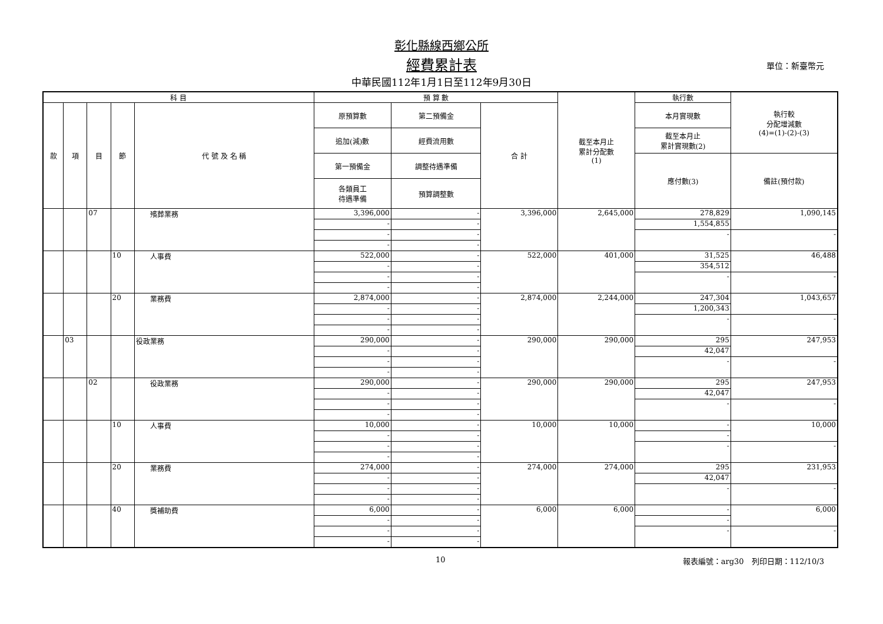彰化縣線西鄉公所
經費累計表 單位：新臺幣元
中華民國112年1月1日至112年9月30日
| 科 目 | | | | | 預 算 數 | | | 截至本月止 累計分配數 (1) | 執行數 | 執行較 分配增減數 (4)=(1)-(2)-(3) |
| --- | --- | --- | --- | --- | --- | --- | --- | --- | --- | --- |
| 款 | 項 | 目 | 節 | 代 號 及 名 稱 | 原預算數 | 第二預備金 | 合 計 | | 本月實現數 | |
| | | | | | 追加(減)數 | 經費流用數 | | | 截至本月止 累計實現數(2) | |
| | | | | | 第一預備金 | 調整待遇準備 | | | 應付數(3) | 備註(預付款) |
| | | | | | 各類員工 待遇準備 | 預算調整數 | | | | |
| | | 07 | | 殯葬業務 | 3,396,000 | - | 3,396,000 | 2,645,000 | 278,829 | 1,090,145 |
| | | | | | - | - | | | 1,554,855 | |
| | | | | | - | - | | | - | - |
| | | | | | - | - | | | | |
| | | | 10 | 人事費 | 522,000 | - | 522,000 | 401,000 | 31,525 | 46,488 |
| | | | | | - | - | | | 354,512 | |
| | | | | | - | - | | | - | - |
| | | | | | - | - | | | | |
| | | | 20 | 業務費 | 2,874,000 | - | 2,874,000 | 2,244,000 | 247,304 | 1,043,657 |
| | | | | | - | - | | | 1,200,343 | |
| | | | | | - | - | | | - | - |
| | | | | | - | - | | | | |
| | 03 | | | 役政業務 | 290,000 | - | 290,000 | 290,000 | 295 | 247,953 |
| | | | | | - | - | | | 42,047 | |
| | | | | | - | - | | | - | - |
| | | | | | - | - | | | | |
| | | 02 | | 役政業務 | 290,000 | - | 290,000 | 290,000 | 295 | 247,953 |
| | | | | | - | - | | | 42,047 | |
| | | | | | - | - | | | - | - |
| | | | | | - | - | | | | |
| | | | 10 | 人事費 | 10,000 | - | 10,000 | 10,000 | - | 10,000 |
| | | | | | - | - | | | - | |
| | | | | | - | - | | | - | - |
| | | | | | - | - | | | | |
| | | | 20 | 業務費 | 274,000 | - | 274,000 | 274,000 | 295 | 231,953 |
| | | | | | - | - | | | 42,047 | |
| | | | | | - | - | | | - | - |
| | | | | | - | - | | | | |
| | | | 40 | 獎補助費 | 6,000 | - | 6,000 | 6,000 | - | 6,000 |
| | | | | | - | - | | | - | |
| | | | | | - | - | | | - | - |
| | | | | | - | - | | | | |
10 報表編號：arg30　列印日期：112/10/3